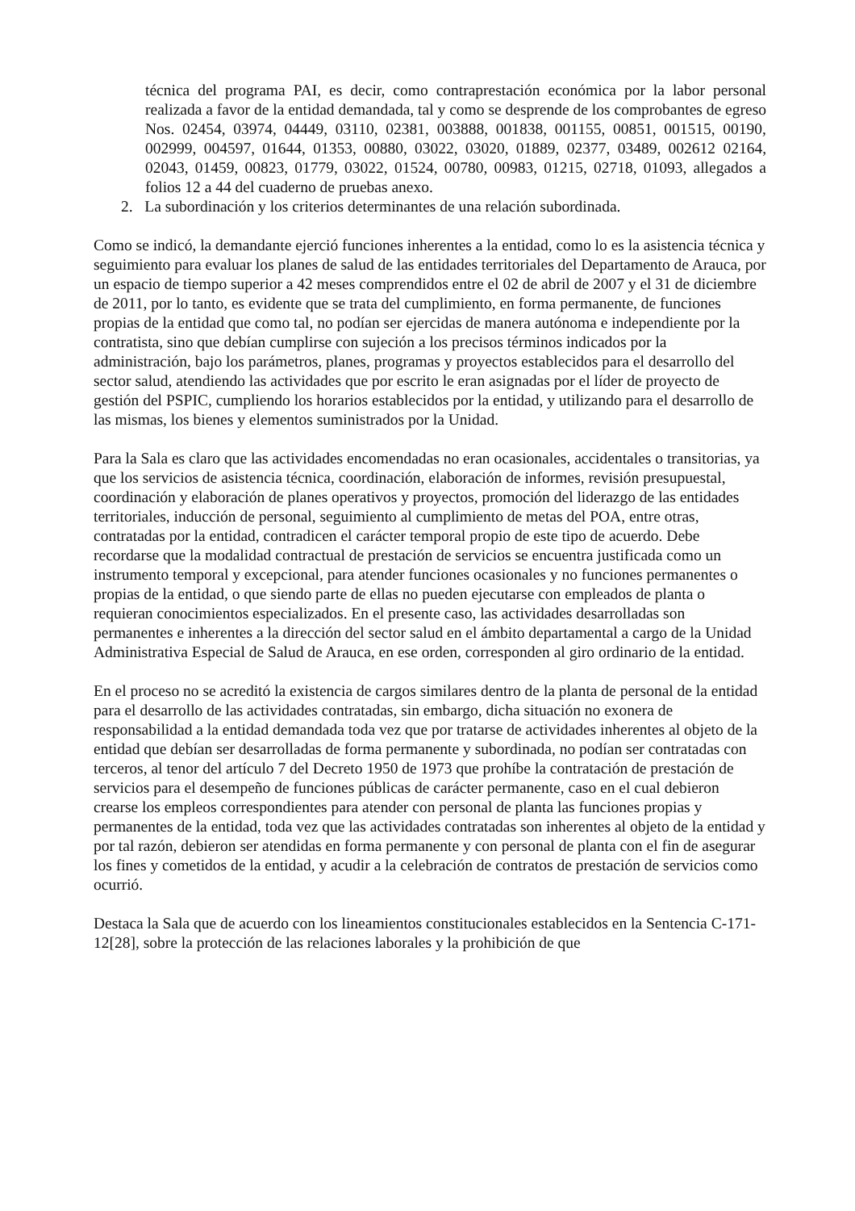técnica del programa PAI, es decir, como contraprestación económica por la labor personal realizada a favor de la entidad demandada, tal y como se desprende de los comprobantes de egreso Nos. 02454, 03974, 04449, 03110, 02381, 003888, 001838, 001155, 00851, 001515, 00190, 002999, 004597, 01644, 01353, 00880, 03022, 03020, 01889, 02377, 03489, 002612 02164, 02043, 01459, 00823, 01779, 03022, 01524, 00780, 00983, 01215, 02718, 01093, allegados a folios 12 a 44 del cuaderno de pruebas anexo.
2. La subordinación y los criterios determinantes de una relación subordinada.
Como se indicó, la demandante ejerció funciones inherentes a la entidad, como lo es la asistencia técnica y seguimiento para evaluar los planes de salud de las entidades territoriales del Departamento de Arauca, por un espacio de tiempo superior a 42 meses comprendidos entre el 02 de abril de 2007 y el 31 de diciembre de 2011, por lo tanto, es evidente que se trata del cumplimiento, en forma permanente, de funciones propias de la entidad que como tal, no podían ser ejercidas de manera autónoma e independiente por la contratista, sino que debían cumplirse con sujeción a los precisos términos indicados por la administración, bajo los parámetros, planes, programas y proyectos establecidos para el desarrollo del sector salud, atendiendo las actividades que por escrito le eran asignadas por el líder de proyecto de gestión del PSPIC, cumpliendo los horarios establecidos por la entidad, y utilizando para el desarrollo de las mismas, los bienes y elementos suministrados por la Unidad.
Para la Sala es claro que las actividades encomendadas no eran ocasionales, accidentales o transitorias, ya que los servicios de asistencia técnica, coordinación, elaboración de informes, revisión presupuestal, coordinación y elaboración de planes operativos y proyectos, promoción del liderazgo de las entidades territoriales, inducción de personal, seguimiento al cumplimiento de metas del POA, entre otras, contratadas por la entidad, contradicen el carácter temporal propio de este tipo de acuerdo. Debe recordarse que la modalidad contractual de prestación de servicios se encuentra justificada como un instrumento temporal y excepcional, para atender funciones ocasionales y no funciones permanentes o propias de la entidad, o que siendo parte de ellas no pueden ejecutarse con empleados de planta o requieran conocimientos especializados. En el presente caso, las actividades desarrolladas son permanentes e inherentes a la dirección del sector salud en el ámbito departamental a cargo de la Unidad Administrativa Especial de Salud de Arauca, en ese orden, corresponden al giro ordinario de la entidad.
En el proceso no se acreditó la existencia de cargos similares dentro de la planta de personal de la entidad para el desarrollo de las actividades contratadas, sin embargo, dicha situación no exonera de responsabilidad a la entidad demandada toda vez que por tratarse de actividades inherentes al objeto de la entidad que debían ser desarrolladas de forma permanente y subordinada, no podían ser contratadas con terceros, al tenor del artículo 7 del Decreto 1950 de 1973 que prohíbe la contratación de prestación de servicios para el desempeño de funciones públicas de carácter permanente, caso en el cual debieron crearse los empleos correspondientes para atender con personal de planta las funciones propias y permanentes de la entidad, toda vez que las actividades contratadas son inherentes al objeto de la entidad y por tal razón, debieron ser atendidas en forma permanente y con personal de planta con el fin de asegurar los fines y cometidos de la entidad, y acudir a la celebración de contratos de prestación de servicios como ocurrió.
Destaca la Sala que de acuerdo con los lineamientos constitucionales establecidos en la Sentencia C-171-12[28], sobre la protección de las relaciones laborales y la prohibición de que